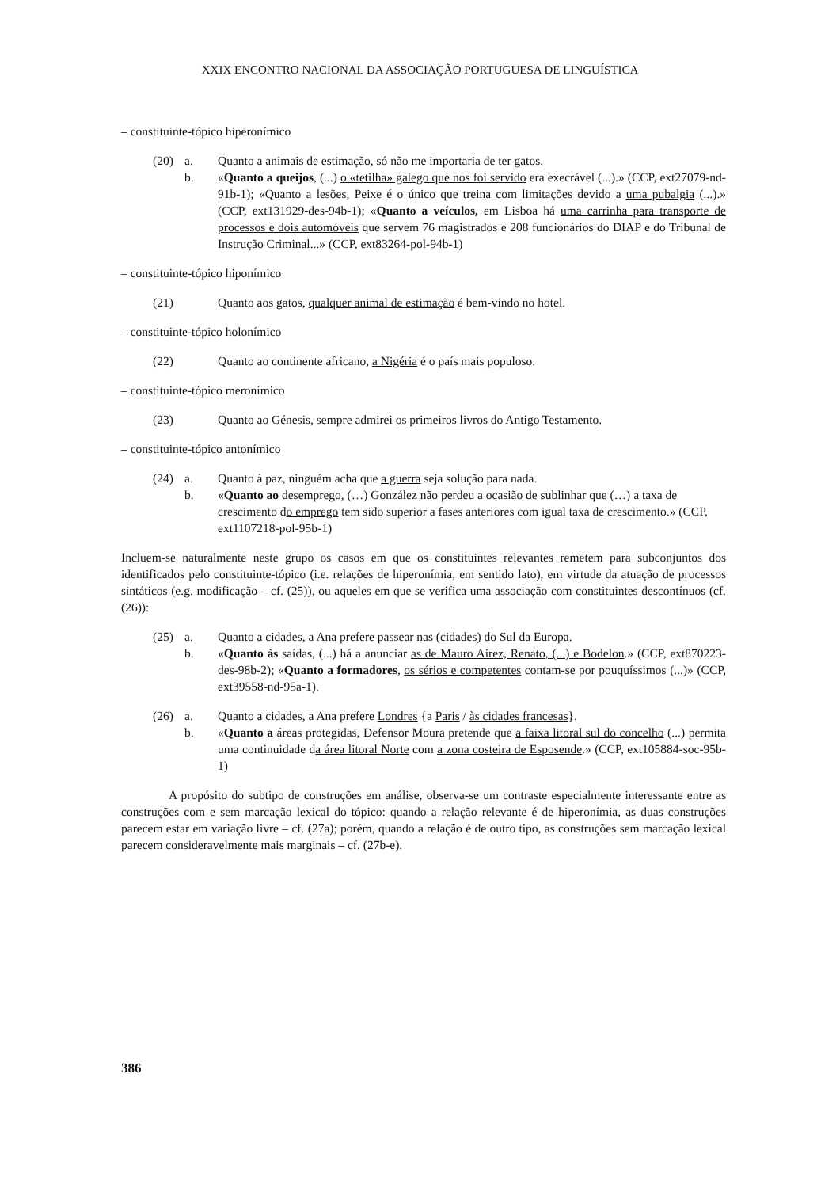XXIX ENCONTRO NACIONAL DA ASSOCIAÇÃO PORTUGUESA DE LINGUÍSTICA
– constituinte-tópico hiperonímico
(20) a.
Quanto a animais de estimação, só não me importaria de ter gatos.
b.
«Quanto a queijos, (...) o «tetilha» galego que nos foi servido era execrável (...).» (CCP, ext27079-nd-91b-1); «Quanto a lesões, Peixe é o único que treina com limitações devido a uma pubalgia (...).» (CCP, ext131929-des-94b-1); «Quanto a veículos, em Lisboa há uma carrinha para transporte de processos e dois automóveis que servem 76 magistrados e 208 funcionários do DIAP e do Tribunal de Instrução Criminal...» (CCP, ext83264-pol-94b-1)
– constituinte-tópico hiponímico
(21)
Quanto aos gatos, qualquer animal de estimação é bem-vindo no hotel.
– constituinte-tópico holonímico
(22)
Quanto ao continente africano, a Nigéria é o país mais populoso.
– constituinte-tópico meronímico
(23)
Quanto ao Génesis, sempre admirei os primeiros livros do Antigo Testamento.
– constituinte-tópico antonímico
(24) a.
Quanto à paz, ninguém acha que a guerra seja solução para nada.
b.
«Quanto ao desemprego, (…) González não perdeu a ocasião de sublinhar que (…) a taxa de crescimento do emprego tem sido superior a fases anteriores com igual taxa de crescimento.» (CCP, ext1107218-pol-95b-1)
Incluem-se naturalmente neste grupo os casos em que os constituintes relevantes remetem para subconjuntos dos identificados pelo constituinte-tópico (i.e. relações de hiperonímia, em sentido lato), em virtude da atuação de processos sintáticos (e.g. modificação – cf. (25)), ou aqueles em que se verifica uma associação com constituintes descontínuos (cf. (26)):
(25) a.
Quanto a cidades, a Ana prefere passear nas (cidades) do Sul da Europa.
b.
«Quanto às saídas, (...) há a anunciar as de Mauro Airez, Renato, (...) e Bodelon.» (CCP, ext870223-des-98b-2); «Quanto a formadores, os sérios e competentes contam-se por pouquíssimos (...)» (CCP, ext39558-nd-95a-1).
(26) a.
Quanto a cidades, a Ana prefere Londres {a Paris / às cidades francesas}.
b.
«Quanto a áreas protegidas, Defensor Moura pretende que a faixa litoral sul do concelho (...) permita uma continuidade da área litoral Norte com a zona costeira de Esposende.» (CCP, ext105884-soc-95b-1)
A propósito do subtipo de construções em análise, observa-se um contraste especialmente interessante entre as construções com e sem marcação lexical do tópico: quando a relação relevante é de hiperonímia, as duas construções parecem estar em variação livre – cf. (27a); porém, quando a relação é de outro tipo, as construções sem marcação lexical parecem consideravelmente mais marginais – cf. (27b-e).
386